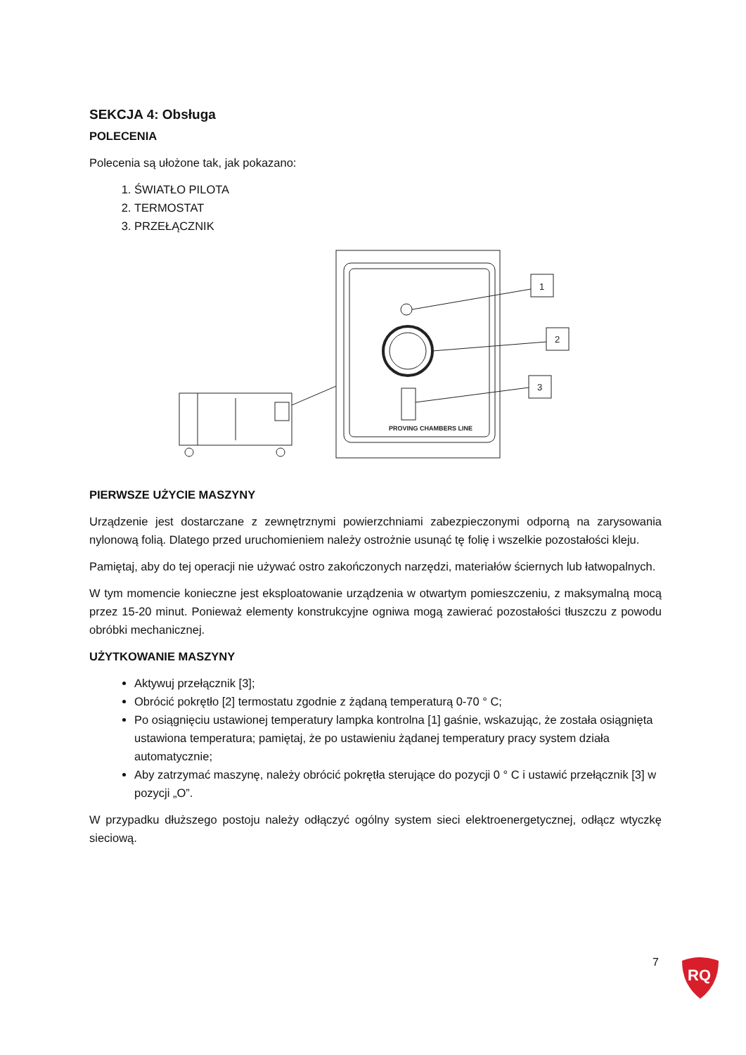SEKCJA 4: Obsługa
POLECENIA
Polecenia są ułożone tak, jak pokazano:
1. ŚWIATŁO PILOTA
2. TERMOSTAT
3. PRZEŁĄCZNIK
PROVING CHAMBERS LINE
1
2
3
PIERWSZE UŻYCIE MASZYNY
Urządzenie jest dostarczane z zewnętrznymi powierzchniami zabezpieczonymi odporną na zarysowania nylonową folią. Dlatego przed uruchomieniem należy ostrożnie usunąć tę folię i wszelkie pozostałości kleju.
Pamiętaj, aby do tej operacji nie używać ostro zakończonych narzędzi, materiałów ściernych lub łatwopalnych.
W tym momencie konieczne jest eksploatowanie urządzenia w otwartym pomieszczeniu, z maksymalną mocą przez 15-20 minut. Ponieważ elementy konstrukcyjne ogniwa mogą zawierać pozostałości tłuszczu z powodu obróbki mechanicznej.
UŻYTKOWANIE MASZYNY
Aktywuj przełącznik [3];
Obrócić pokrętło [2] termostatu zgodnie z żądaną temperaturą 0-70 ° C;
Po osiągnięciu ustawionej temperatury lampka kontrolna [1] gaśnie, wskazując, że została osiągnięta ustawiona temperatura; pamiętaj, że po ustawieniu żądanej temperatury pracy system działa automatycznie;
Aby zatrzymać maszynę, należy obrócić pokrętła sterujące do pozycji 0 ° C i ustawić przełącznik [3] w pozycji „O”.
W przypadku dłuższego postoju należy odłączyć ogólny system sieci elektroenergetycznej, odłącz wtyczkę sieciową.
7
RQ